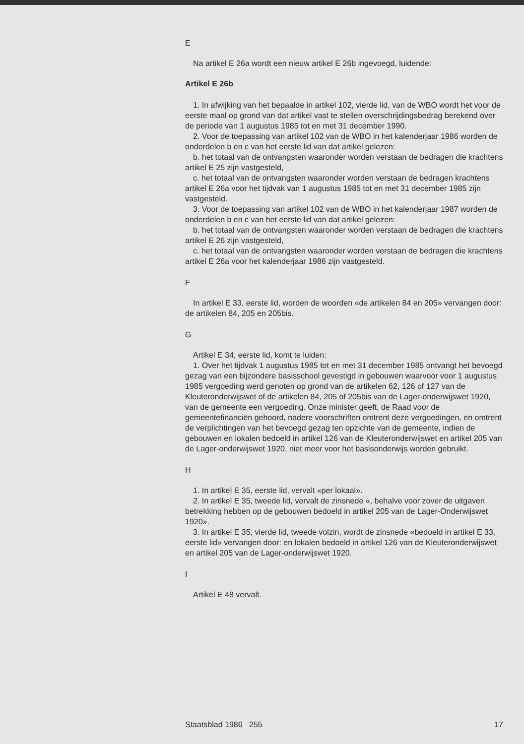E
Na artikel E 26a wordt een nieuw artikel E 26b ingevoegd, luidende:
Artikel E 26b
1. In afwijking van het bepaalde in artikel 102, vierde lid, van de WBO wordt het voor de eerste maal op grond van dat artikel vast te stellen overschrijdingsbedrag berekend over de periode van 1 augustus 1985 tot en met 31 december 1990.
2. Voor de toepassing van artikel 102 van de WBO in het kalenderjaar 1986 worden de onderdelen b en c van het eerste lid van dat artikel gelezen:
b. het totaal van de ontvangsten waaronder worden verstaan de bedragen die krachtens artikel E 25 zijn vastgesteld,
c. het totaal van de ontvangsten waaronder worden verstaan de bedragen krachtens artikel E 26a voor het tijdvak van 1 augustus 1985 tot en met 31 december 1985 zijn vastgesteld.
3. Voor de toepassing van artikel 102 van de WBO in het kalenderjaar 1987 worden de onderdelen b en c van het eerste lid van dat artikel gelezen:
b. het totaal van de ontvangsten waaronder worden verstaan de bedragen die krachtens artikel E 26 zijn vastgesteld,
c. het totaal van de ontvangsten waaronder worden verstaan de bedragen die krachtens artikel E 26a voor het kalenderjaar 1986 zijn vastgesteld.
F
In artikel E 33, eerste lid, worden de woorden «de artikelen 84 en 205» vervangen door: de artikelen 84, 205 en 205bis.
G
Artikel E 34, eerste lid, komt te luiden:
1. Over het tijdvak 1 augustus 1985 tot en met 31 december 1985 ontvangt het bevoegd gezag van een bijzondere basisschool gevestigd in gebouwen waarvoor voor 1 augustus 1985 vergoeding werd genoten op grond van de artikelen 62, 126 of 127 van de Kleuteronderwijswet of de artikelen 84, 205 of 205bis van de Lager-onderwijswet 1920, van de gemeente een vergoeding. Onze minister geeft, de Raad voor de gemeentefinanciën gehoord, nadere voorschriften omtrent deze vergoedingen, en omtrent de verplichtingen van het bevoegd gezag ten opzichte van de gemeente, indien de gebouwen en lokalen bedoeld in artikel 126 van de Kleuteronderwijswet en artikel 205 van de Lager-onderwijswet 1920, niet meer voor het basisonderwijs worden gebruikt.
H
1. In artikel E 35, eerste lid, vervalt «per lokaal».
2. In artikel E 35, tweede lid, vervalt de zinsnede «, behalve voor zover de uitgaven betrekking hebben op de gebouwen bedoeld in artikel 205 van de Lager-Onderwijswet 1920».
3. In artikel E 35, vierde lid, tweede volzin, wordt de zinsnede «bedoeld in artikel E 33, eerste lid» vervangen door: en lokalen bedoeld in artikel 126 van de Kleuteronderwijswet en artikel 205 van de Lager-onderwijswet 1920.
I
Artikel E 48 vervalt.
Staatsblad 1986 255 17